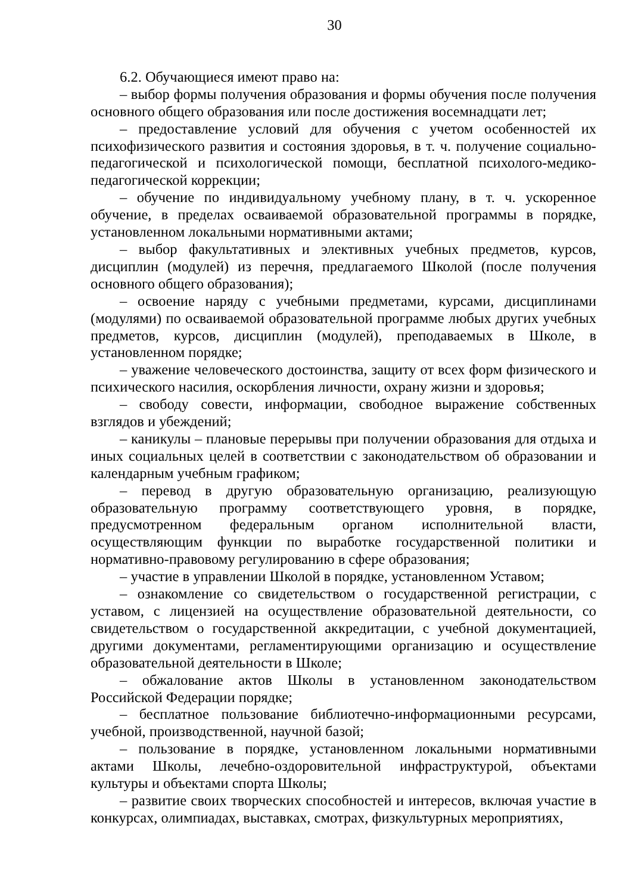30
6.2. Обучающиеся имеют право на:
– выбор формы получения образования и формы обучения после получения основного общего образования или после достижения восемнадцати лет;
– предоставление условий для обучения с учетом особенностей их психофизического развития и состояния здоровья, в т. ч. получение социально-педагогической и психологической помощи, бесплатной психолого-медико-педагогической коррекции;
– обучение по индивидуальному учебному плану, в т. ч. ускоренное обучение, в пределах осваиваемой образовательной программы в порядке, установленном локальными нормативными актами;
– выбор факультативных и элективных учебных предметов, курсов, дисциплин (модулей) из перечня, предлагаемого Школой (после получения основного общего образования);
– освоение наряду с учебными предметами, курсами, дисциплинами (модулями) по осваиваемой образовательной программе любых других учебных предметов, курсов, дисциплин (модулей), преподаваемых в Школе, в установленном порядке;
– уважение человеческого достоинства, защиту от всех форм физического и психического насилия, оскорбления личности, охрану жизни и здоровья;
– свободу совести, информации, свободное выражение собственных взглядов и убеждений;
– каникулы – плановые перерывы при получении образования для отдыха и иных социальных целей в соответствии с законодательством об образовании и календарным учебным графиком;
– перевод в другую образовательную организацию, реализующую образовательную программу соответствующего уровня, в порядке, предусмотренном федеральным органом исполнительной власти, осуществляющим функции по выработке государственной политики и нормативно-правовому регулированию в сфере образования;
– участие в управлении Школой в порядке, установленном Уставом;
– ознакомление со свидетельством о государственной регистрации, с уставом, с лицензией на осуществление образовательной деятельности, со свидетельством о государственной аккредитации, с учебной документацией, другими документами, регламентирующими организацию и осуществление образовательной деятельности в Школе;
– обжалование актов Школы в установленном законодательством Российской Федерации порядке;
– бесплатное пользование библиотечно-информационными ресурсами, учебной, производственной, научной базой;
– пользование в порядке, установленном локальными нормативными актами Школы, лечебно-оздоровительной инфраструктурой, объектами культуры и объектами спорта Школы;
– развитие своих творческих способностей и интересов, включая участие в конкурсах, олимпиадах, выставках, смотрах, физкультурных мероприятиях,